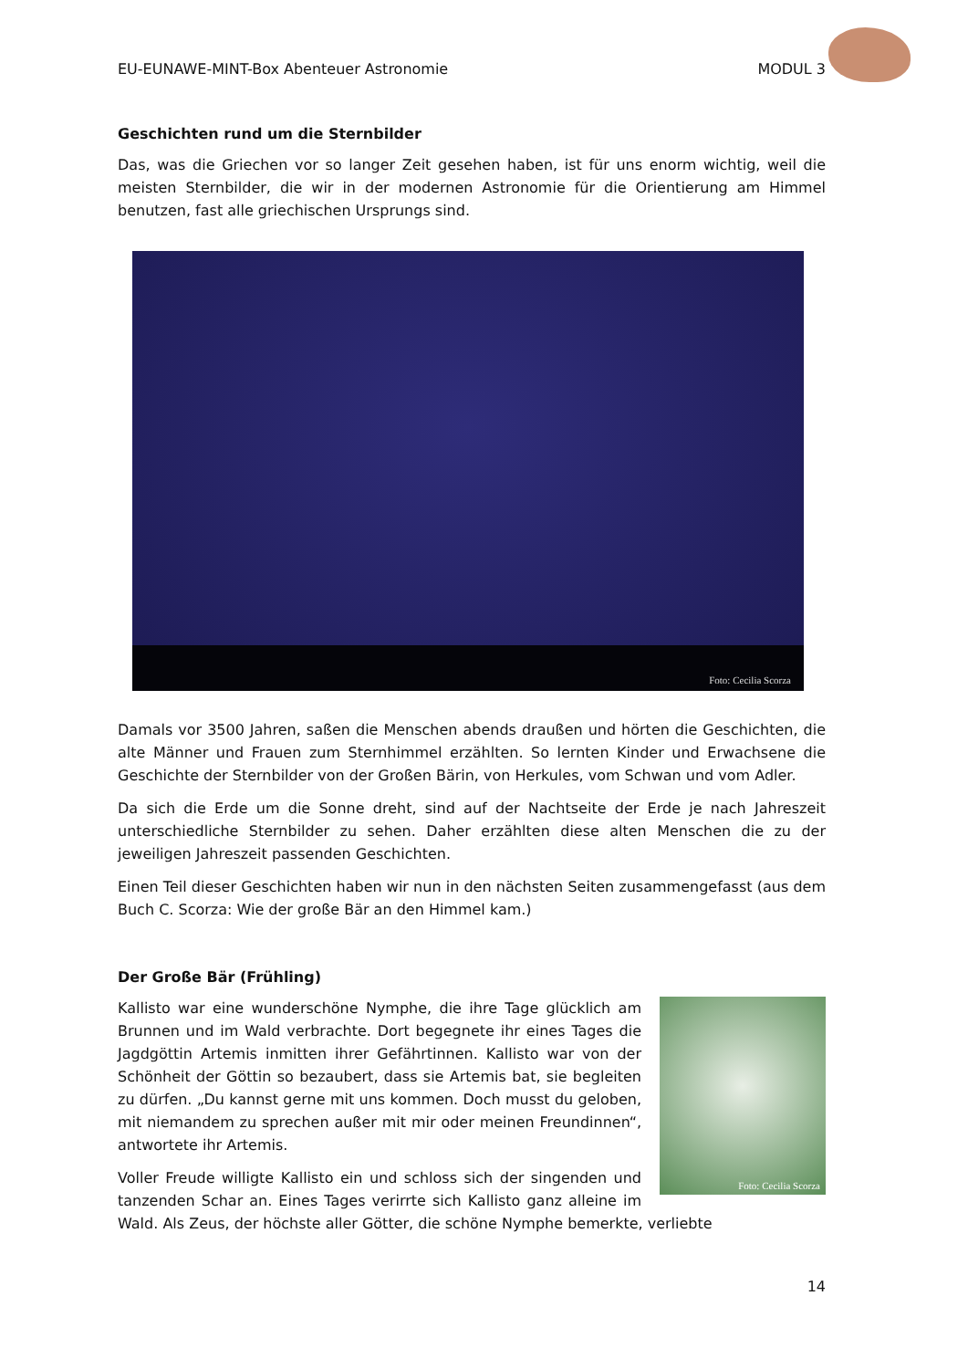EU-EUNAWE-MINT-Box Abenteuer Astronomie MODUL 3
Geschichten rund um die Sternbilder
Das, was die Griechen vor so langer Zeit gesehen haben, ist für uns enorm wichtig, weil die meisten Sternbilder, die wir in der modernen Astronomie für die Orientierung am Himmel benutzen, fast alle griechischen Ursprungs sind.
Foto: Cecilia Scorza
Damals vor 3500 Jahren, saßen die Menschen abends draußen und hörten die Geschichten, die alte Männer und Frauen zum Sternhimmel erzählten. So lernten Kinder und Erwachsene die Geschichte der Sternbilder von der Großen Bärin, von Herkules, vom Schwan und vom Adler.
Da sich die Erde um die Sonne dreht, sind auf der Nachtseite der Erde je nach Jahreszeit unterschiedliche Sternbilder zu sehen. Daher erzählten diese alten Menschen die zu der jeweiligen Jahreszeit passenden Geschichten.
Einen Teil dieser Geschichten haben wir nun in den nächsten Seiten zusammengefasst (aus dem Buch C. Scorza: Wie der große Bär an den Himmel kam.)
Der Große Bär (Frühling)
Foto: Cecilia Scorza
Kallisto war eine wunderschöne Nymphe, die ihre Tage glücklich am Brunnen und im Wald verbrachte. Dort begegnete ihr eines Tages die Jagdgöttin Artemis inmitten ihrer Gefährtinnen. Kallisto war von der Schönheit der Göttin so bezaubert, dass sie Artemis bat, sie begleiten zu dürfen. „Du kannst gerne mit uns kommen. Doch musst du geloben, mit niemandem zu sprechen außer mit mir oder meinen Freundinnen“, antwortete ihr Artemis.
Voller Freude willigte Kallisto ein und schloss sich der singenden und tanzenden Schar an. Eines Tages verirrte sich Kallisto ganz alleine im Wald. Als Zeus, der höchste aller Götter, die schöne Nymphe bemerkte, verliebte
14